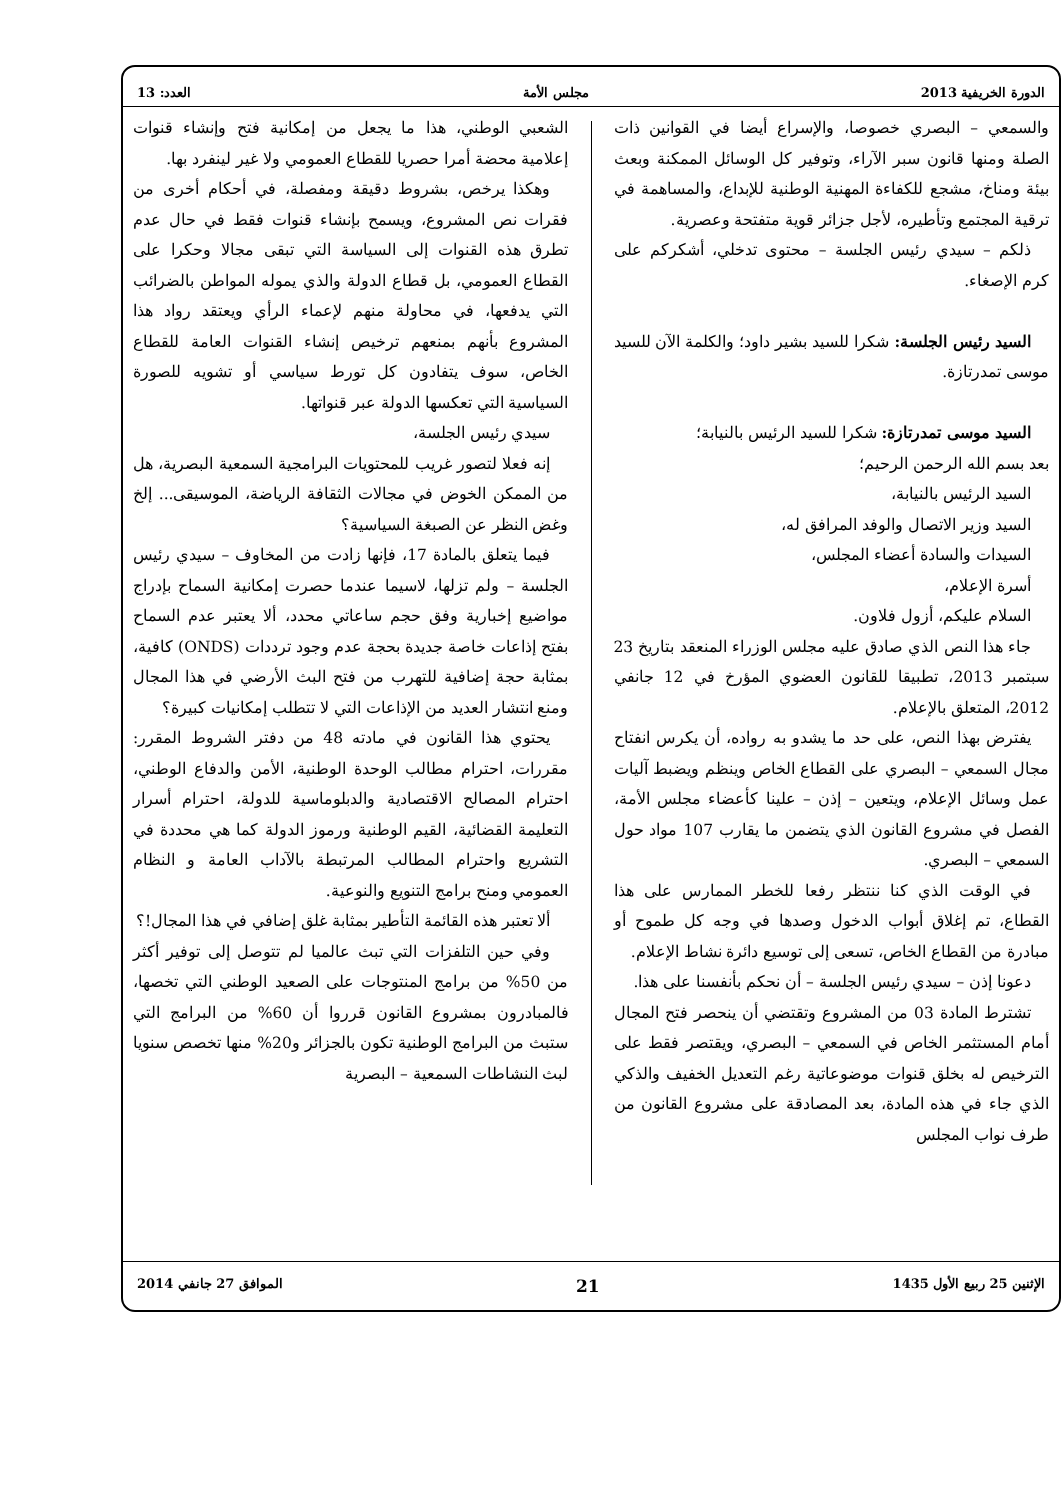الدورة الخريفية 2013 مجلس الأمة العدد: 13
والسمعي – البصري خصوصا، والإسراع أيضا في القوانين ذات الصلة ومنها قانون سبر الآراء، وتوفير كل الوسائل الممكنة وبعث بيئة ومناخ، مشجع للكفاءة المهنية الوطنية للإبداع، والمساهمة في ترقية المجتمع وتأطيره، لأجل جزائر قوية متفتحة وعصرية.
ذلكم – سيدي رئيس الجلسة – محتوى تدخلي، أشكركم على كرم الإصغاء.
السيد رئيس الجلسة: شكرا للسيد بشير داود؛ والكلمة الآن للسيد موسى تمدرتازة.
السيد موسى تمدرتازة: شكرا للسيد الرئيس بالنيابة؛
بعد بسم الله الرحمن الرحيم؛
السيد الرئيس بالنيابة،
السيد وزير الاتصال والوفد المرافق له،
السيدات والسادة أعضاء المجلس،
أسرة الإعلام،
السلام عليكم، أزول فلاون.
جاء هذا النص الذي صادق عليه مجلس الوزراء المنعقد بتاريخ 23 سبتمبر 2013، تطبيقا للقانون العضوي المؤرخ في 12 جانفي 2012، المتعلق بالإعلام.
يفترض بهذا النص، على حد ما يشدو به رواده، أن يكرس انفتاح مجال السمعي – البصري على القطاع الخاص وينظم ويضبط آليات عمل وسائل الإعلام، ويتعين – إذن – علينا كأعضاء مجلس الأمة، الفصل في مشروع القانون الذي يتضمن ما يقارب 107 مواد حول السمعي – البصري.
في الوقت الذي كنا ننتظر رفعا للخطر الممارس على هذا القطاع، تم إغلاق أبواب الدخول وصدها في وجه كل طموح أو مبادرة من القطاع الخاص، تسعى إلى توسيع دائرة نشاط الإعلام.
دعونا إذن – سيدي رئيس الجلسة – أن نحكم بأنفسنا على هذا.
تشترط المادة 03 من المشروع وتقتضي أن ينحصر فتح المجال أمام المستثمر الخاص في السمعي – البصري، ويقتصر فقط على الترخيص له بخلق قنوات موضوعاتية رغم التعديل الخفيف والذكي الذي جاء في هذه المادة، بعد المصادقة على مشروع القانون من طرف نواب المجلس
الشعبي الوطني، هذا ما يجعل من إمكانية فتح وإنشاء قنوات إعلامية محضة أمرا حصريا للقطاع العمومي ولا غير لينفرد بها.
وهكذا يرخص، بشروط دقيقة ومفصلة، في أحكام أخرى من فقرات نص المشروع، ويسمح بإنشاء قنوات فقط في حال عدم تطرق هذه القنوات إلى السياسة التي تبقى مجالا وحكرا على القطاع العمومي، بل قطاع الدولة والذي يموله المواطن بالضرائب التي يدفعها، في محاولة منهم لإعماء الرأي ويعتقد رواد هذا المشروع بأنهم بمنعهم ترخيص إنشاء القنوات العامة للقطاع الخاص، سوف يتفادون كل تورط سياسي أو تشويه للصورة السياسية التي تعكسها الدولة عبر قنواتها.
سيدي رئيس الجلسة،
إنه فعلا لتصور غريب للمحتويات البرامجية السمعية البصرية، هل من الممكن الخوض في مجالات الثقافة الرياضة، الموسيقى... إلخ وغض النظر عن الصبغة السياسية؟
فيما يتعلق بالمادة 17، فإنها زادت من المخاوف – سيدي رئيس الجلسة – ولم تزلها، لاسيما عندما حصرت إمكانية السماح بإدراج مواضيع إخبارية وفق حجم ساعاتي محدد، ألا يعتبر عدم السماح بفتح إذاعات خاصة جديدة بحجة عدم وجود ترددات (ONDS) كافية، بمثابة حجة إضافية للتهرب من فتح البث الأرضي في هذا المجال ومنع انتشار العديد من الإذاعات التي لا تتطلب إمكانيات كبيرة؟
يحتوي هذا القانون في مادته 48 من دفتر الشروط المقرر: مقررات، احترام مطالب الوحدة الوطنية، الأمن والدفاع الوطني، احترام المصالح الاقتصادية والدبلوماسية للدولة، احترام أسرار التعليمة القضائية، القيم الوطنية ورموز الدولة كما هي محددة في التشريع واحترام المطالب المرتبطة بالآداب العامة و النظام العمومي ومنح برامج التنويع والنوعية.
ألا تعتبر هذه القائمة التأطير بمثابة غلق إضافي في هذا المجال!؟
وفي حين التلفزات التي تبث عالميا لم تتوصل إلى توفير أكثر من 50% من برامج المنتوجات على الصعيد الوطني التي تخصها، فالمبادرون بمشروع القانون قرروا أن 60% من البرامج التي ستبث من البرامج الوطنية تكون بالجزائر و20% منها تخصص سنويا لبث النشاطات السمعية – البصرية
الإثنين 25 ربيع الأول 1435 21 الموافق 27 جانفي 2014